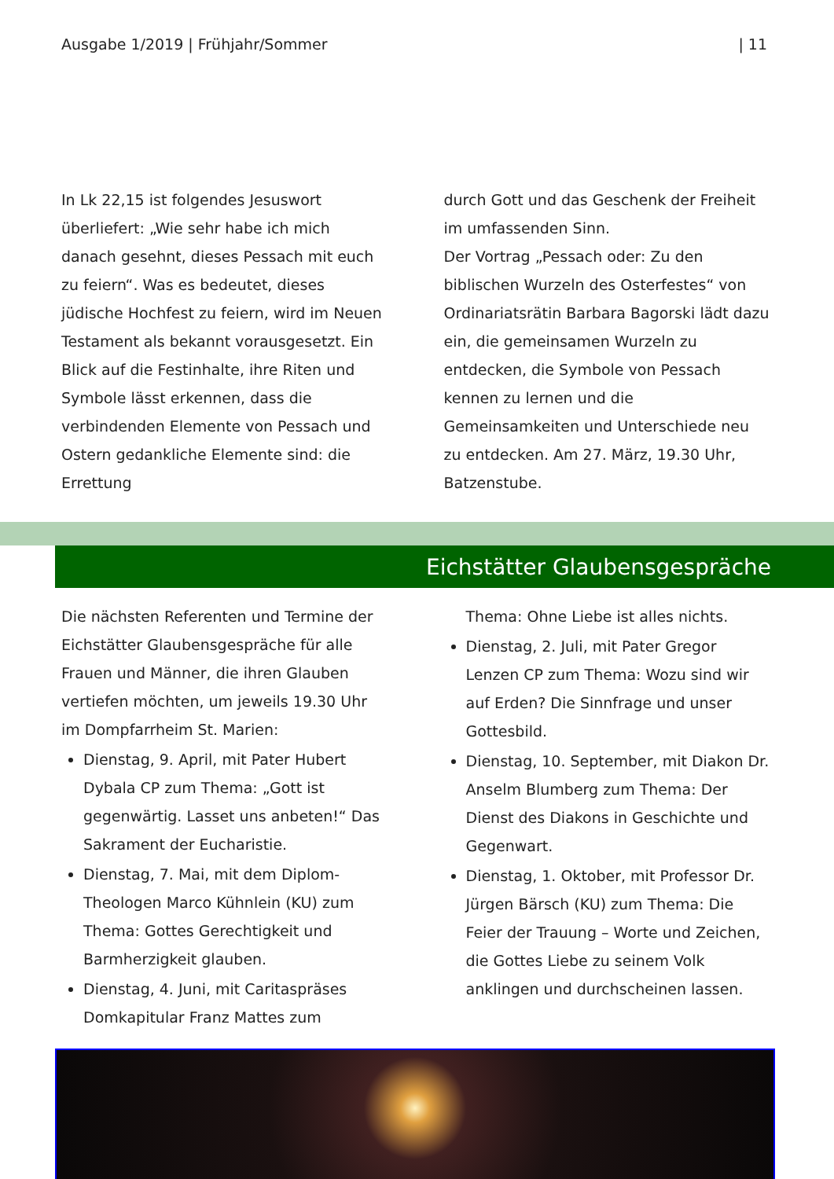Ausgabe 1/2019 | Frühjahr/Sommer | 11
In Lk 22,15 ist folgendes Jesuswort überliefert: „Wie sehr habe ich mich danach gesehnt, dieses Pessach mit euch zu feiern“. Was es bedeutet, dieses jüdische Hochfest zu feiern, wird im Neuen Testament als bekannt vorausgesetzt. Ein Blick auf die Festinhalte, ihre Riten und Symbole lässt erkennen, dass die verbindenden Elemente von Pessach und Ostern gedankliche Elemente sind: die Errettung
durch Gott und das Geschenk der Freiheit im umfassenden Sinn.
Der Vortrag „Pessach oder: Zu den biblischen Wurzeln des Osterfestes“ von Ordinariatsrätin Barbara Bagorski lädt dazu ein, die gemeinsamen Wurzeln zu entdecken, die Symbole von Pessach kennen zu lernen und die Gemeinsamkeiten und Unterschiede neu zu entdecken. Am 27. März, 19.30 Uhr, Batzenstube.
Eichstätter Glaubensgespräche
Die nächsten Referenten und Termine der Eichstätter Glaubensgespräche für alle Frauen und Männer, die ihren Glauben vertiefen möchten, um jeweils 19.30 Uhr im Dompfarrheim St. Marien:
Dienstag, 9. April, mit Pater Hubert Dybala CP zum Thema: „Gott ist gegenwärtig. Lasset uns anbeten!“ Das Sakrament der Eucharistie.
Dienstag, 7. Mai, mit dem Diplom-Theologen Marco Kühnlein (KU) zum Thema: Gottes Gerechtigkeit und Barmherzigkeit glauben.
Dienstag, 4. Juni, mit Caritaspräses Domkapitular Franz Mattes zum
Thema: Ohne Liebe ist alles nichts.
Dienstag, 2. Juli, mit Pater Gregor Lenzen CP zum Thema: Wozu sind wir auf Erden? Die Sinnfrage und unser Gottesbild.
Dienstag, 10. September, mit Diakon Dr. Anselm Blumberg zum Thema: Der Dienst des Diakons in Geschichte und Gegenwart.
Dienstag, 1. Oktober, mit Professor Dr. Jürgen Bärsch (KU) zum Thema: Die Feier der Trauung – Worte und Zeichen, die Gottes Liebe zu seinem Volk anklingen und durchscheinen lassen.